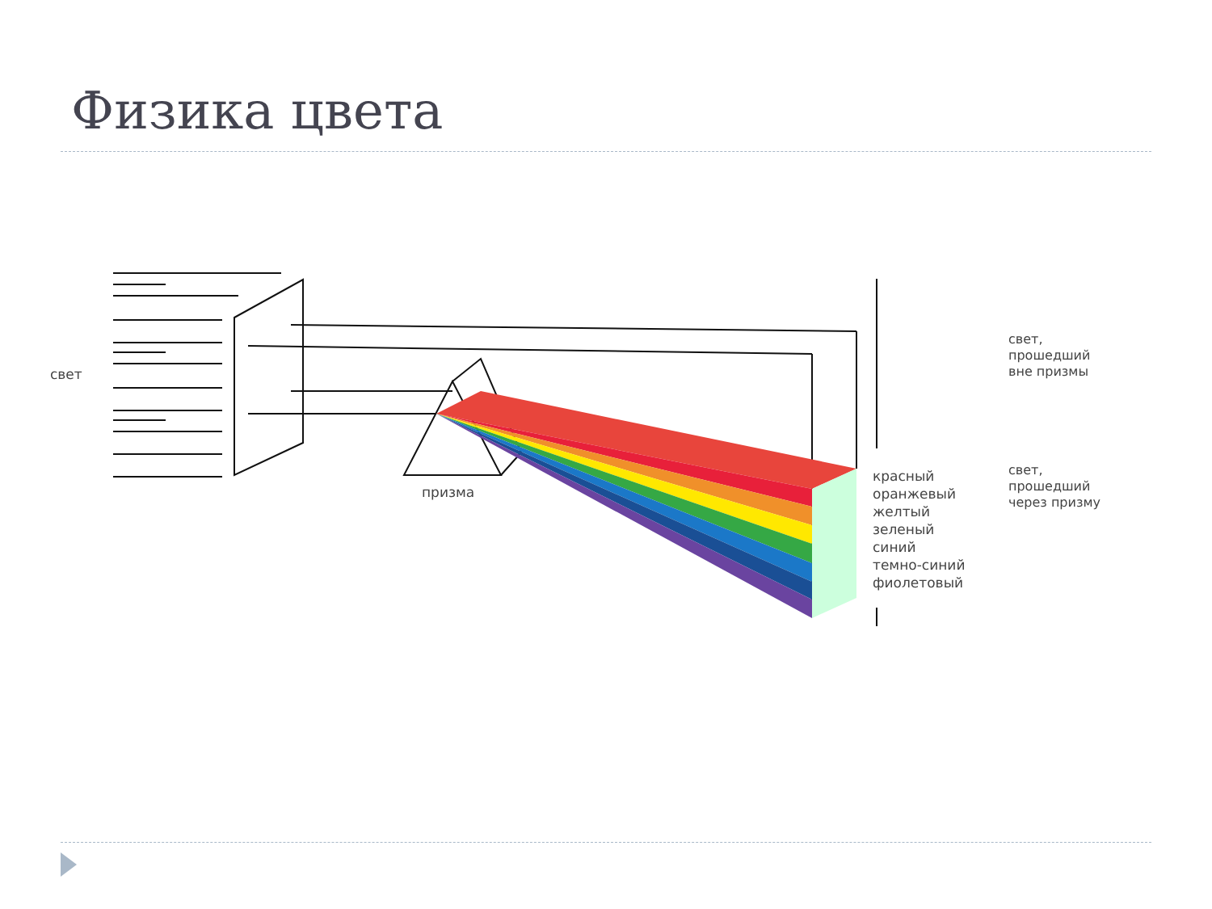Физика цвета
свет
призма
красный
оранжевый
желтый
зеленый
синий
темно-синий
фиолетовый
свет,
прошедший
вне призмы
свет,
прошедший
через призму